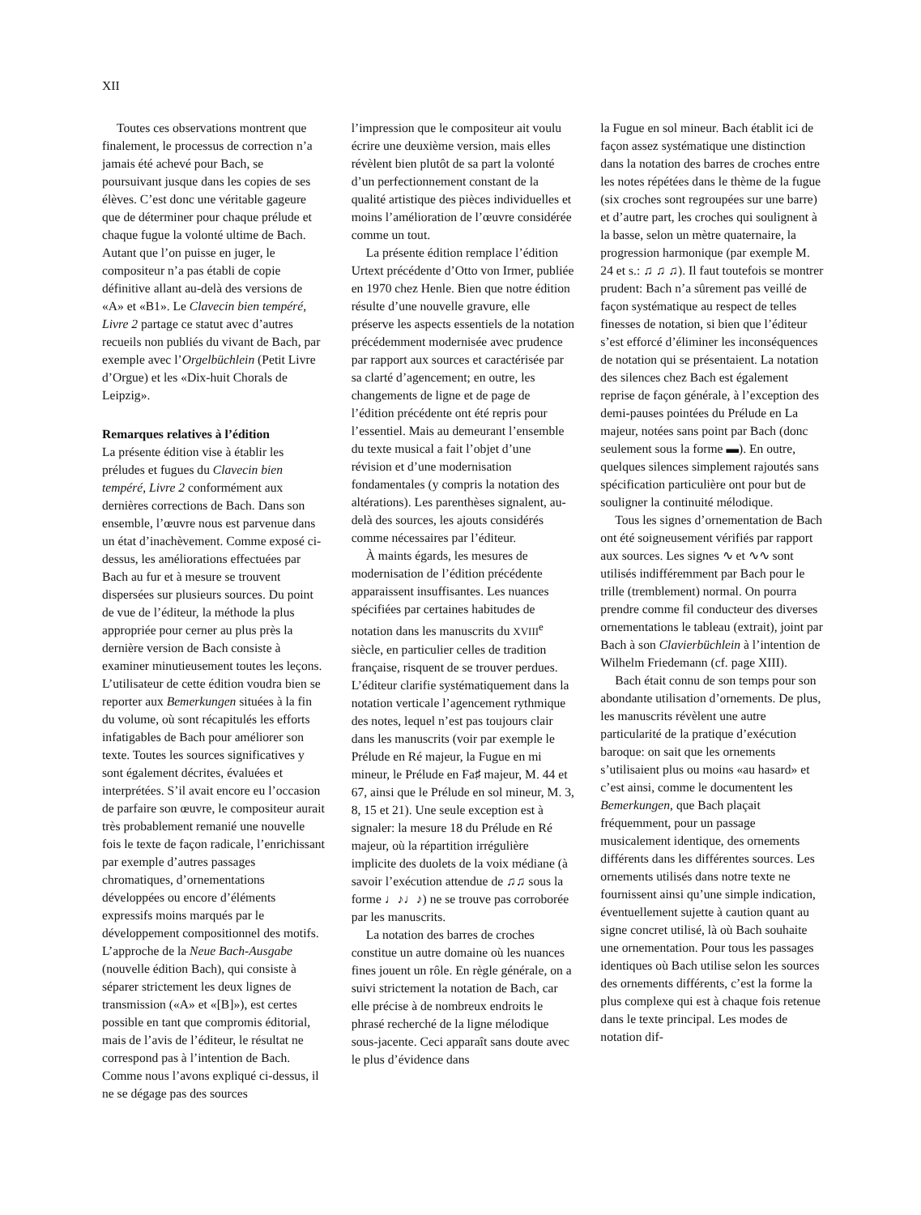XII
Toutes ces observations montrent que finalement, le processus de correction n’a jamais été achevé pour Bach, se poursuivant jusque dans les copies de ses élèves. C’est donc une véritable gageure que de déterminer pour chaque prélude et chaque fugue la volonté ultime de Bach. Autant que l’on puisse en juger, le compositeur n’a pas établi de copie définitive allant au-delà des versions de «A» et «B1». Le Clavecin bien tempéré, Livre 2 partage ce statut avec d’autres recueils non publiés du vivant de Bach, par exemple avec l’Orgelbüchlein (Petit Livre d’Orgue) et les «Dix-huit Chorals de Leipzig».
Remarques relatives à l’édition
La présente édition vise à établir les préludes et fugues du Clavecin bien tempéré, Livre 2 conformément aux dernières corrections de Bach. Dans son ensemble, l’œuvre nous est parvenue dans un état d’inachèvement. Comme exposé ci-dessus, les améliorations effectuées par Bach au fur et à mesure se trouvent dispersées sur plusieurs sources. Du point de vue de l’éditeur, la méthode la plus appropriée pour cerner au plus près la dernière version de Bach consiste à examiner minutieusement toutes les leçons. L’utilisateur de cette édition voudra bien se reporter aux Bemerkungen situées à la fin du volume, où sont récapitulés les efforts infatigables de Bach pour améliorer son texte. Toutes les sources significatives y sont également décrites, évaluées et interprétées. S’il avait encore eu l’occasion de parfaire son œuvre, le compositeur aurait très probablement remanié une nouvelle fois le texte de façon radicale, l’enrichissant par exemple d’autres passages chromatiques, d’ornementations développées ou encore d’éléments expressifs moins marqués par le développement compositionnel des motifs. L’approche de la Neue Bach-Ausgabe (nouvelle édition Bach), qui consiste à séparer strictement les deux lignes de transmission («A» et «[B]»), est certes possible en tant que compromis éditorial, mais de l’avis de l’éditeur, le résultat ne correspond pas à l’intention de Bach. Comme nous l’avons expliqué ci-dessus, il ne se dégage pas des sources
l’impression que le compositeur ait voulu écrire une deuxième version, mais elles révèlent bien plutôt de sa part la volonté d’un perfectionnement constant de la qualité artistique des pièces individuelles et moins l’amélioration de l’œuvre considérée comme un tout.
La présente édition remplace l’édition Urtext précédente d’Otto von Irmer, publiée en 1970 chez Henle. Bien que notre édition résulte d’une nouvelle gravure, elle préserve les aspects essentiels de la notation précédemment modernisée avec prudence par rapport aux sources et caractérisée par sa clarté d’agencement; en outre, les changements de ligne et de page de l’édition précédente ont été repris pour l’essentiel. Mais au demeurant l’ensemble du texte musical a fait l’objet d’une révision et d’une modernisation fondamentales (y compris la notation des altérations). Les parenthèses signalent, au-delà des sources, les ajouts considérés comme nécessaires par l’éditeur.
À maints égards, les mesures de modernisation de l’édition précédente apparaissent insuffisantes. Les nuances spécifiées par certaines habitudes de notation dans les manuscrits du XVIII<sup>e</sup> siècle, en particulier celles de tradition française, risquent de se trouver perdues. L’éditeur clarifie systématiquement dans la notation verticale l’agencement rythmique des notes, lequel n’est pas toujours clair dans les manuscrits (voir par exemple le Prélude en Ré majeur, la Fugue en mi mineur, le Prélude en Fa♯ majeur, M. 44 et 67, ainsi que le Prélude en sol mineur, M. 3, 8, 15 et 21). Une seule exception est à signaler: la mesure 18 du Prélude en Ré majeur, où la répartition irrégulière implicite des duolets de la voix médiane (à savoir l’exécution attendue de ♫♫ sous la forme ♩♪♩♪) ne se trouve pas corroborée par les manuscrits.
La notation des barres de croches constitue un autre domaine où les nuances fines jouent un rôle. En règle générale, on a suivi strictement la notation de Bach, car elle précise à de nombreux endroits le phrasé recherché de la ligne mélodique sous-jacente. Ceci apparaît sans doute avec le plus d’évidence dans
la Fugue en sol mineur. Bach établit ici de façon assez systématique une distinction dans la notation des barres de croches entre les notes répétées dans le thème de la fugue (six croches sont regroupées sur une barre) et d’autre part, les croches qui soulignent à la basse, selon un mètre quaternaire, la progression harmonique (par exemple M. 24 et s.: ♫ ♫ ♫). Il faut toutefois se montrer prudent: Bach n’a sûrement pas veillé de façon systématique au respect de telles finesses de notation, si bien que l’éditeur s’est efforcé d’éliminer les inconséquences de notation qui se présentaient. La notation des silences chez Bach est également reprise de façon générale, à l’exception des demi-pauses pointées du Prélude en La majeur, notées sans point par Bach (donc seulement sous la forme ▬). En outre, quelques silences simplement rajoutés sans spécification particulière ont pour but de souligner la continuité mélodique.
Tous les signes d’ornementation de Bach ont été soigneusement vérifiés par rapport aux sources. Les signes ∿ et ∿∿ sont utilisés indifféremment par Bach pour le trille (tremblement) normal. On pourra prendre comme fil conducteur des diverses ornementations le tableau (extrait), joint par Bach à son Clavierbüchlein à l’intention de Wilhelm Friedemann (cf. page XIII).
Bach était connu de son temps pour son abondante utilisation d’ornements. De plus, les manuscrits révèlent une autre particularité de la pratique d’exécution baroque: on sait que les ornements s’utilisaient plus ou moins «au hasard» et c’est ainsi, comme le documentent les Bemerkungen, que Bach plaçait fréquemment, pour un passage musicalement identique, des ornements différents dans les différentes sources. Les ornements utilisés dans notre texte ne fournissent ainsi qu’une simple indication, éventuellement sujette à caution quant au signe concret utilisé, là où Bach souhaite une ornementation. Pour tous les passages identiques où Bach utilise selon les sources des ornements différents, c’est la forme la plus complexe qui est à chaque fois retenue dans le texte principal. Les modes de notation dif-